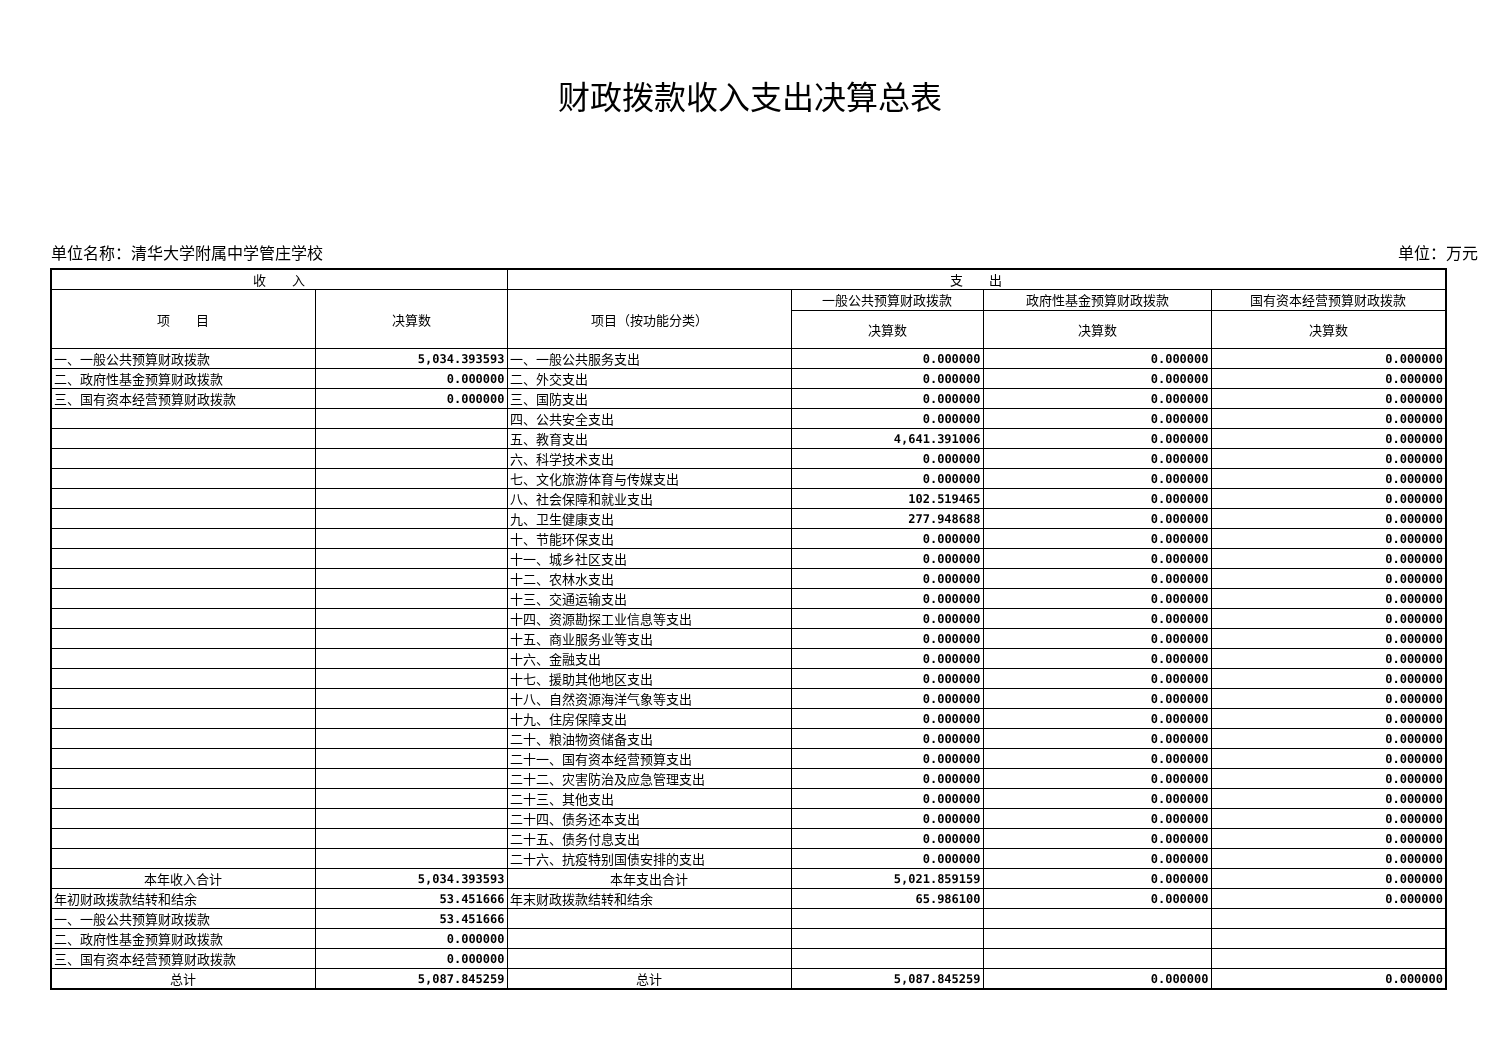财政拨款收入支出决算总表
单位名称：清华大学附属中学管庄学校 单位：万元
| 收 入 | | 支 出 | | | |
| --- | --- | --- | --- | --- | --- |
| 项 目 | 决算数 | 项目（按功能分类） | 一般公共预算财政拨款 | 政府性基金预算财政拨款 | 国有资本经营预算财政拨款 |
| | | | 决算数 | 决算数 | 决算数 |
| 一、一般公共预算财政拨款 | 5,034.393593 | 一、一般公共服务支出 | 0.000000 | 0.000000 | 0.000000 |
| 二、政府性基金预算财政拨款 | 0.000000 | 二、外交支出 | 0.000000 | 0.000000 | 0.000000 |
| 三、国有资本经营预算财政拨款 | 0.000000 | 三、国防支出 | 0.000000 | 0.000000 | 0.000000 |
| | | 四、公共安全支出 | 0.000000 | 0.000000 | 0.000000 |
| | | 五、教育支出 | 4,641.391006 | 0.000000 | 0.000000 |
| | | 六、科学技术支出 | 0.000000 | 0.000000 | 0.000000 |
| | | 七、文化旅游体育与传媒支出 | 0.000000 | 0.000000 | 0.000000 |
| | | 八、社会保障和就业支出 | 102.519465 | 0.000000 | 0.000000 |
| | | 九、卫生健康支出 | 277.948688 | 0.000000 | 0.000000 |
| | | 十、节能环保支出 | 0.000000 | 0.000000 | 0.000000 |
| | | 十一、城乡社区支出 | 0.000000 | 0.000000 | 0.000000 |
| | | 十二、农林水支出 | 0.000000 | 0.000000 | 0.000000 |
| | | 十三、交通运输支出 | 0.000000 | 0.000000 | 0.000000 |
| | | 十四、资源勘探工业信息等支出 | 0.000000 | 0.000000 | 0.000000 |
| | | 十五、商业服务业等支出 | 0.000000 | 0.000000 | 0.000000 |
| | | 十六、金融支出 | 0.000000 | 0.000000 | 0.000000 |
| | | 十七、援助其他地区支出 | 0.000000 | 0.000000 | 0.000000 |
| | | 十八、自然资源海洋气象等支出 | 0.000000 | 0.000000 | 0.000000 |
| | | 十九、住房保障支出 | 0.000000 | 0.000000 | 0.000000 |
| | | 二十、粮油物资储备支出 | 0.000000 | 0.000000 | 0.000000 |
| | | 二十一、国有资本经营预算支出 | 0.000000 | 0.000000 | 0.000000 |
| | | 二十二、灾害防治及应急管理支出 | 0.000000 | 0.000000 | 0.000000 |
| | | 二十三、其他支出 | 0.000000 | 0.000000 | 0.000000 |
| | | 二十四、债务还本支出 | 0.000000 | 0.000000 | 0.000000 |
| | | 二十五、债务付息支出 | 0.000000 | 0.000000 | 0.000000 |
| | | 二十六、抗疫特别国债安排的支出 | 0.000000 | 0.000000 | 0.000000 |
| 本年收入合计 | 5,034.393593 | 本年支出合计 | 5,021.859159 | 0.000000 | 0.000000 |
| 年初财政拨款结转和结余 | 53.451666 | 年末财政拨款结转和结余 | 65.986100 | 0.000000 | 0.000000 |
| 一、一般公共预算财政拨款 | 53.451666 | | | | |
| 二、政府性基金预算财政拨款 | 0.000000 | | | | |
| 三、国有资本经营预算财政拨款 | 0.000000 | | | | |
| 总计 | 5,087.845259 | 总计 | 5,087.845259 | 0.000000 | 0.000000 |